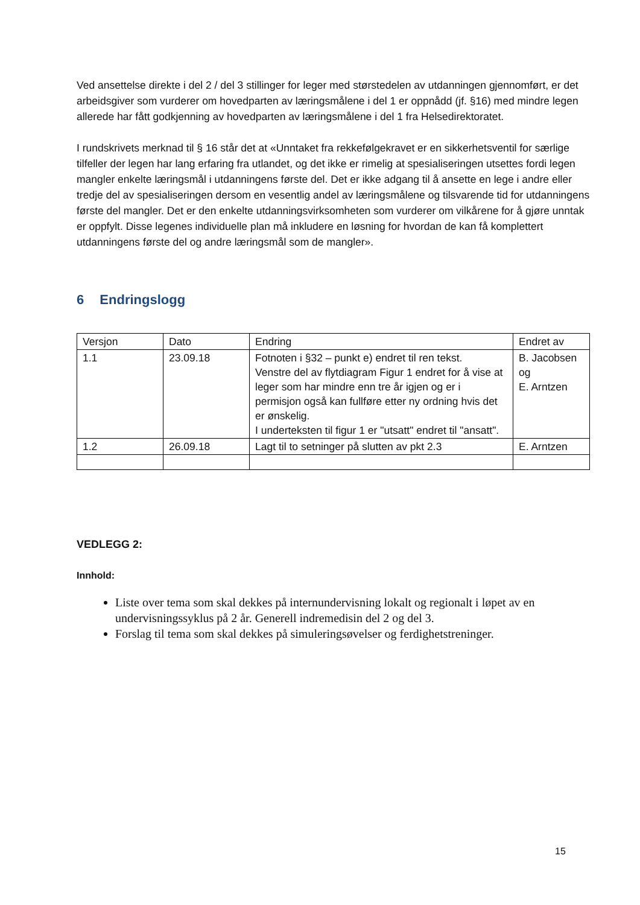Ved ansettelse direkte i del 2 / del 3 stillinger for leger med størstedelen av utdanningen gjennomført, er det arbeidsgiver som vurderer om hovedparten av læringsmålene i del 1 er oppnådd (jf. §16) med mindre legen allerede har fått godkjenning av hovedparten av læringsmålene i del 1 fra Helsedirektoratet.
I rundskrivets merknad til § 16 står det at «Unntaket fra rekkefølgekravet er en sikkerhetsventil for særlige tilfeller der legen har lang erfaring fra utlandet, og det ikke er rimelig at spesialiseringen utsettes fordi legen mangler enkelte læringsmål i utdanningens første del. Det er ikke adgang til å ansette en lege i andre eller tredje del av spesialiseringen dersom en vesentlig andel av læringsmålene og tilsvarende tid for utdanningens første del mangler. Det er den enkelte utdanningsvirksomheten som vurderer om vilkårene for å gjøre unntak er oppfylt. Disse legenes individuelle plan må inkludere en løsning for hvordan de kan få komplettert utdanningens første del og andre læringsmål som de mangler».
6 Endringslogg
| Versjon | Dato | Endring | Endret av |
| 1.1 | 23.09.18 | Fotnoten i §32 – punkt e) endret til ren tekst. Venstre del av flytdiagram Figur 1 endret for å vise at leger som har mindre enn tre år igjen og er i permisjon også kan fullføre etter ny ordning hvis det er ønskelig. I underteksten til figur 1 er "utsatt" endret til "ansatt". | B. Jacobsen og E. Arntzen |
| 1.2 | 26.09.18 | Lagt til to setninger på slutten av pkt 2.3 | E. Arntzen |
VEDLEGG 2:
Innhold:
Liste over tema som skal dekkes på internundervisning lokalt og regionalt i løpet av en undervisningssyklus på 2 år. Generell indremedisin del 2 og del 3.
Forslag til tema som skal dekkes på simuleringsøvelser og ferdighetstreninger.
15